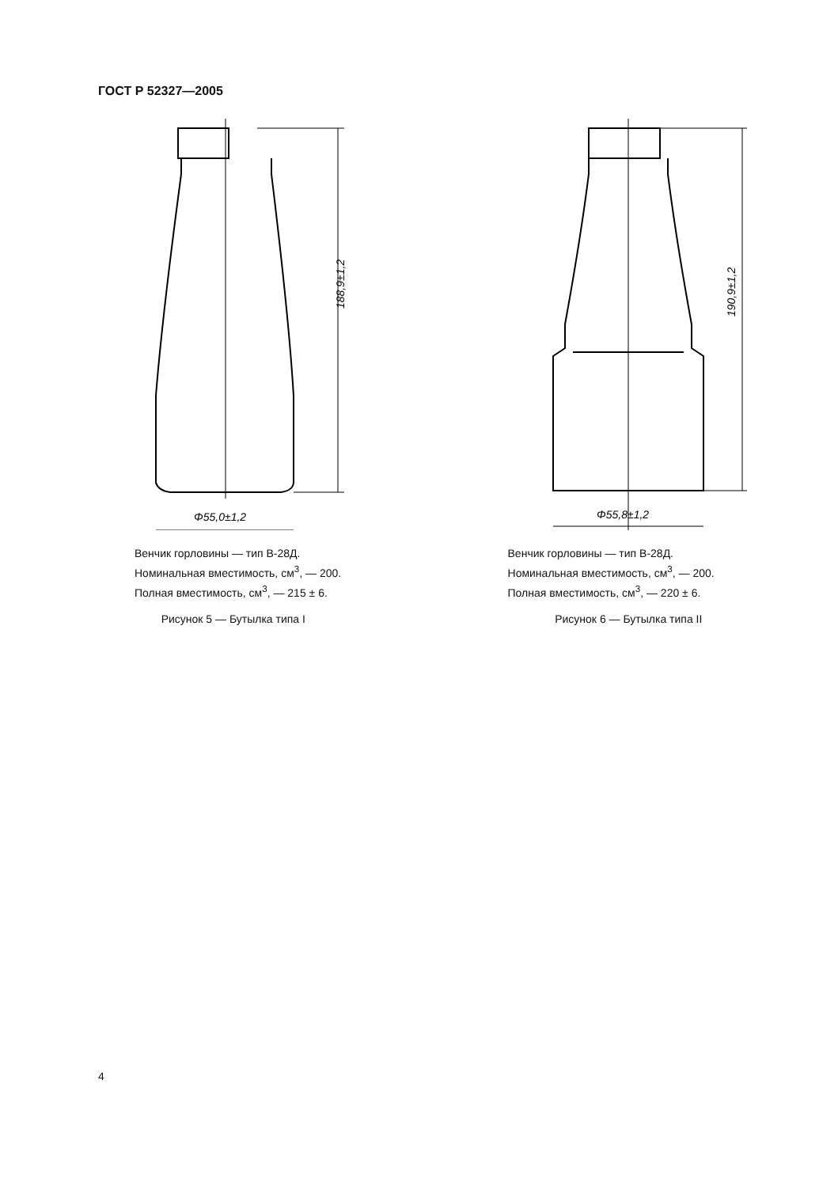ГОСТ Р 52327—2005
188,9±1,2
Φ55,0±1,2
Венчик горловины — тип В-28Д.
Номинальная вместимость, см<sup>3</sup>, — 200.
Полная вместимость, см<sup>3</sup>, — 215 ± 6.
Рисунок 5 — Бутылка типа I
190,9±1,2
Φ55,8±1,2
Венчик горловины — тип В-28Д.
Номинальная вместимость, см<sup>3</sup>, — 200.
Полная вместимость, см<sup>3</sup>, — 220 ± 6.
Рисунок 6 — Бутылка типа II
4